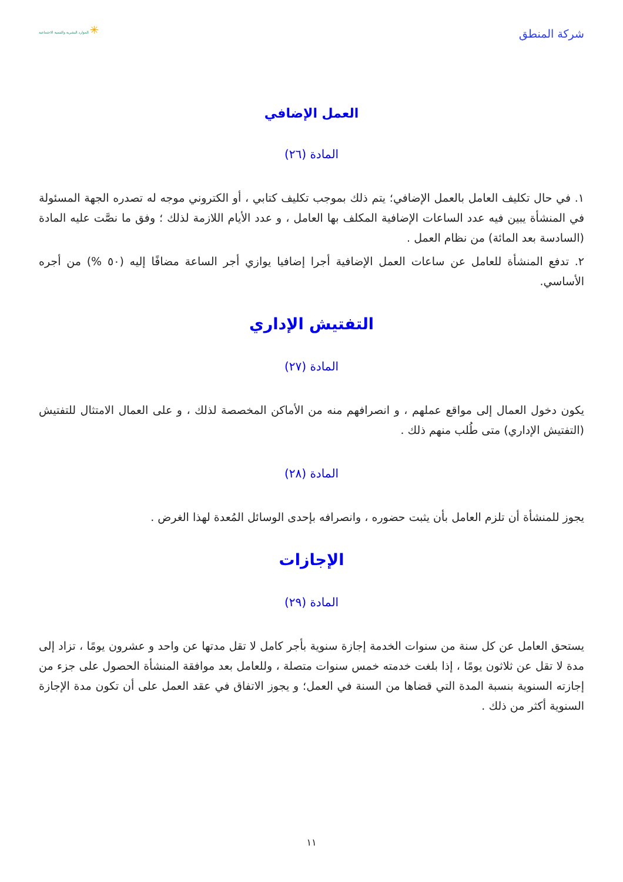شركة المنطق
✳ الموارد البشرية والتنمية الاجتماعية
العمل الإضافي
المادة (٢٦)
١. في حال تكليف العامل بالعمل الإضافي؛ يتم ذلك بموجب تكليف كتابي ، أو الكتروني موجه له تصدره الجهة المسئولة في المنشأة يبين فيه عدد الساعات الإضافية المكلف بها العامل ، و عدد الأيام اللازمة لذلك ؛ وفق ما نصَّت عليه المادة (السادسة بعد المائة) من نظام العمل .
٢. تدفع المنشأة للعامل عن ساعات العمل الإضافية أجرا إضافيا يوازي أجر الساعة مضافًا إليه (٥٠ %) من أجره الأساسي.
التفتيش الإداري
المادة (٢٧)
يكون دخول العمال إلى مواقع عملهم ، و انصرافهم منه من الأماكن المخصصة لذلك ، و على العمال الامتثال للتفتيش (التفتيش الإداري) متى طُلب منهم ذلك .
المادة (٢٨)
يجوز للمنشأة أن تلزم العامل بأن يثبت حضوره ، وانصرافه بإحدى الوسائل المُعدة لهذا الغرض .
الإجازات
المادة (٢٩)
يستحق العامل عن كل سنة من سنوات الخدمة إجازة سنوية بأجر كامل لا تقل مدتها عن واحد و عشرون يومًا ، تزاد إلى مدة لا تقل عن ثلاثون يومًا ، إذا بلغت خدمته خمس سنوات متصلة ، وللعامل بعد موافقة المنشأة الحصول على جزء من إجازته السنوية بنسبة المدة التي قضاها من السنة في العمل؛ و يجوز الاتفاق في عقد العمل على أن تكون مدة الإجازة السنوية أكثر من ذلك .
١١